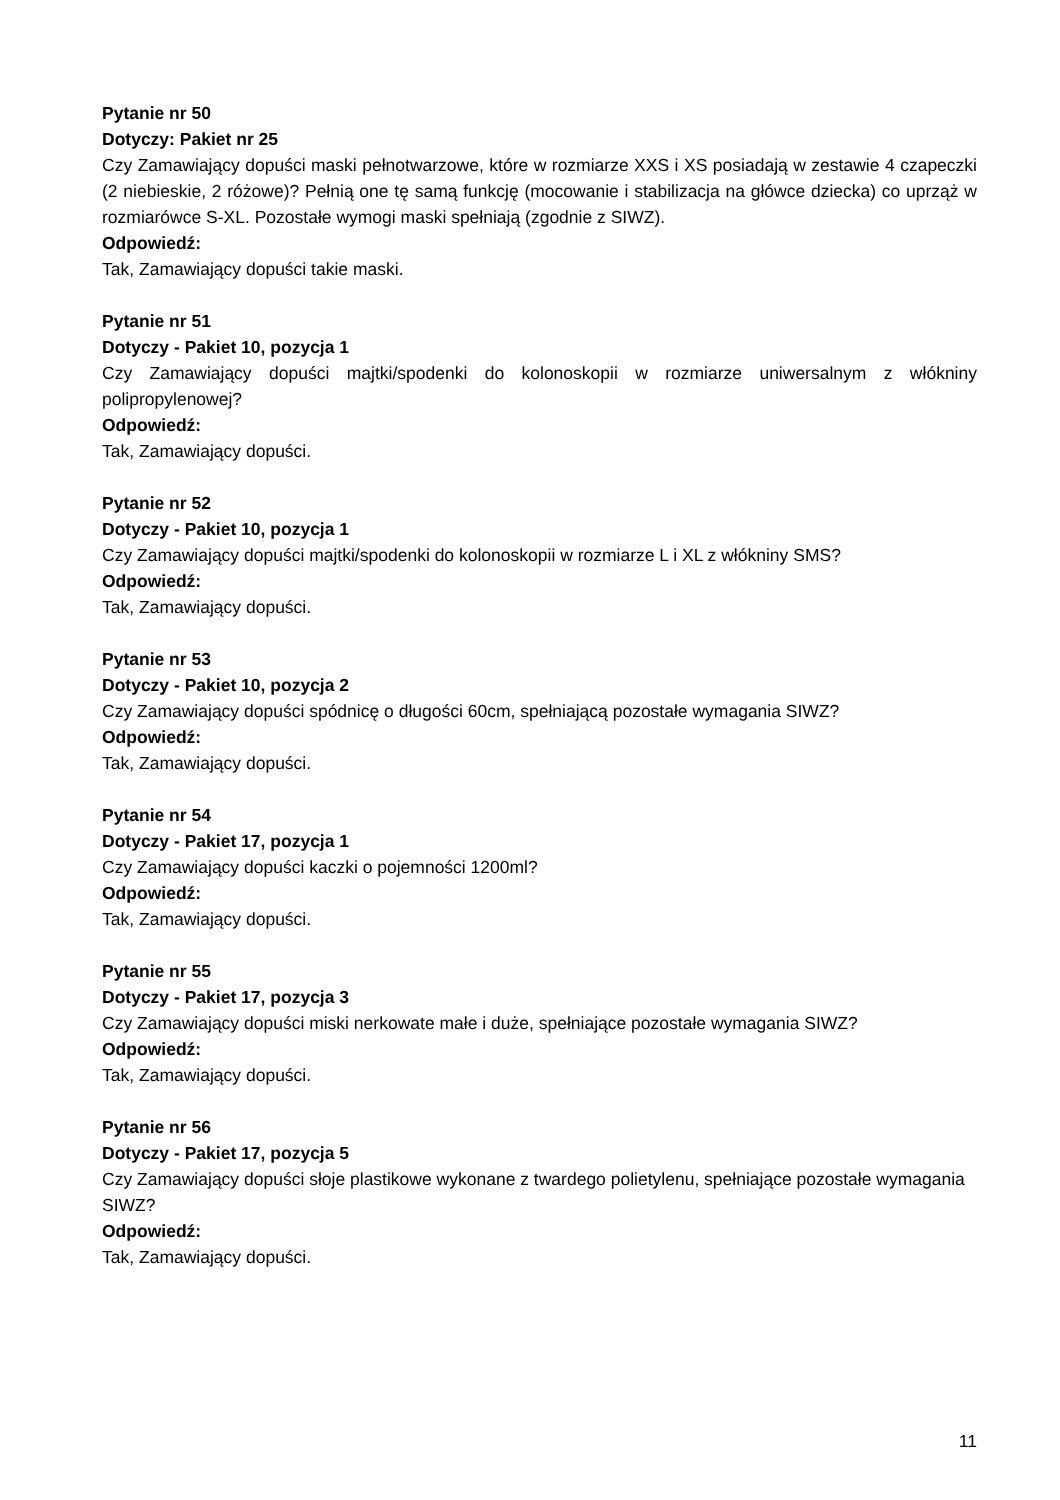Pytanie nr 50
Dotyczy: Pakiet nr 25
Czy Zamawiający dopuści maski pełnotwarzowe, które w rozmiarze XXS i XS posiadają w zestawie 4 czapeczki (2 niebieskie, 2 różowe)? Pełnią one tę samą funkcję (mocowanie i stabilizacja na główce dziecka) co uprząż w rozmiarówce S-XL. Pozostałe wymogi maski spełniają (zgodnie z SIWZ).
Odpowiedź:
Tak, Zamawiający dopuści takie maski.
Pytanie nr 51
Dotyczy - Pakiet 10, pozycja 1
Czy Zamawiający dopuści majtki/spodenki do kolonoskopii w rozmiarze uniwersalnym z włókniny polipropylenowej?
Odpowiedź:
Tak, Zamawiający dopuści.
Pytanie nr 52
Dotyczy - Pakiet 10, pozycja 1
Czy Zamawiający dopuści majtki/spodenki do kolonoskopii w rozmiarze L i XL z włókniny SMS?
Odpowiedź:
Tak, Zamawiający dopuści.
Pytanie nr 53
Dotyczy - Pakiet 10, pozycja 2
Czy Zamawiający dopuści spódnicę o długości 60cm, spełniającą pozostałe wymagania SIWZ?
Odpowiedź:
Tak, Zamawiający dopuści.
Pytanie nr 54
Dotyczy - Pakiet 17, pozycja 1
Czy Zamawiający dopuści kaczki o pojemności 1200ml?
Odpowiedź:
Tak, Zamawiający dopuści.
Pytanie nr 55
Dotyczy - Pakiet 17, pozycja 3
Czy Zamawiający dopuści miski nerkowate małe i duże, spełniające pozostałe wymagania SIWZ?
Odpowiedź:
Tak, Zamawiający dopuści.
Pytanie nr 56
Dotyczy - Pakiet 17, pozycja 5
Czy Zamawiający dopuści słoje plastikowe wykonane z twardego polietylenu, spełniające pozostałe wymagania SIWZ?
Odpowiedź:
Tak, Zamawiający dopuści.
11